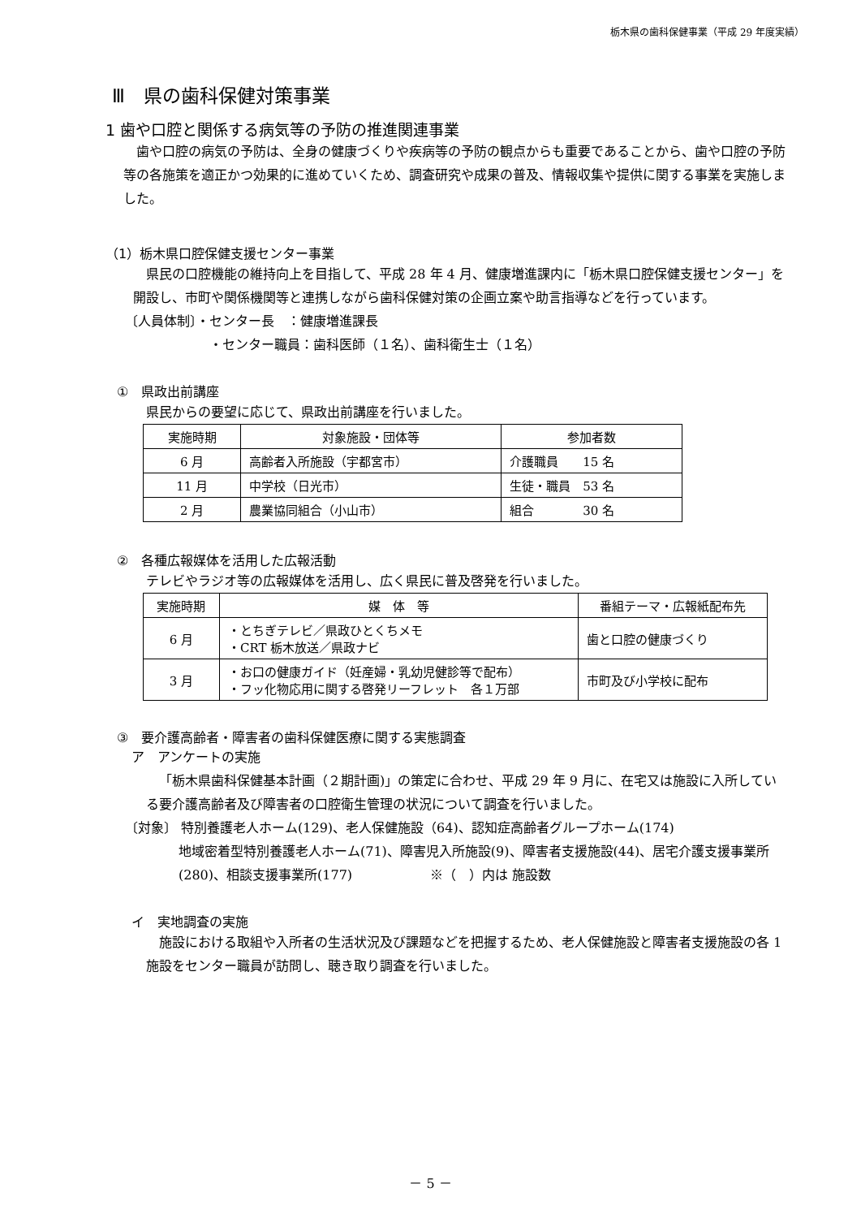栃木県の歯科保健事業（平成 29 年度実績）
Ⅲ　県の歯科保健対策事業
1 歯や口腔と関係する病気等の予防の推進関連事業
歯や口腔の病気の予防は、全身の健康づくりや疾病等の予防の観点からも重要であることから、歯や口腔の予防等の各施策を適正かつ効果的に進めていくため、調査研究や成果の普及、情報収集や提供に関する事業を実施しました。
（1）栃木県口腔保健支援センター事業
県民の口腔機能の維持向上を目指して、平成 28 年 4 月、健康増進課内に「栃木県口腔保健支援センター」を開設し、市町や関係機関等と連携しながら歯科保健対策の企画立案や助言指導などを行っています。
〔人員体制〕・センター長　：健康増進課長
・センター職員：歯科医師（１名）、歯科衛生士（１名）
①　県政出前講座
県民からの要望に応じて、県政出前講座を行いました。
| 実施時期 | 対象施設・団体等 | 参加者数 |
| --- | --- | --- |
| 6 月 | 高齢者入所施設（宇都宮市） | 介護職員 15 名 |
| 11 月 | 中学校（日光市） | 生徒・職員 53 名 |
| 2 月 | 農業協同組合（小山市） | 組合 30 名 |
②　各種広報媒体を活用した広報活動
テレビやラジオ等の広報媒体を活用し、広く県民に普及啓発を行いました。
| 実施時期 | 媒 体 等 | 番組テーマ・広報紙配布先 |
| --- | --- | --- |
| 6 月 | ・とちぎテレビ／県政ひとくちメモ ・CRT 栃木放送／県政ナビ | 歯と口腔の健康づくり |
| 3 月 | ・お口の健康ガイド（妊産婦・乳幼児健診等で配布） ・フッ化物応用に関する啓発リーフレット 各１万部 | 市町及び小学校に配布 |
③　要介護高齢者・障害者の歯科保健医療に関する実態調査
ア　アンケートの実施
「栃木県歯科保健基本計画（２期計画)」の策定に合わせ、平成 29 年 9 月に、在宅又は施設に入所している要介護高齢者及び障害者の口腔衛生管理の状況について調査を行いました。
〔対象〕 特別養護老人ホーム(129)、老人保健施設（64)、認知症高齢者グループホーム(174)
地域密着型特別養護老人ホーム(71)、障害児入所施設(9)、障害者支援施設(44)、居宅介護支援事業所(280)、相談支援事業所(177)　　　　　　※（　）内は 施設数
イ　実地調査の実施
施設における取組や入所者の生活状況及び課題などを把握するため、老人保健施設と障害者支援施設の各 1 施設をセンター職員が訪問し、聴き取り調査を行いました。
－ 5 －